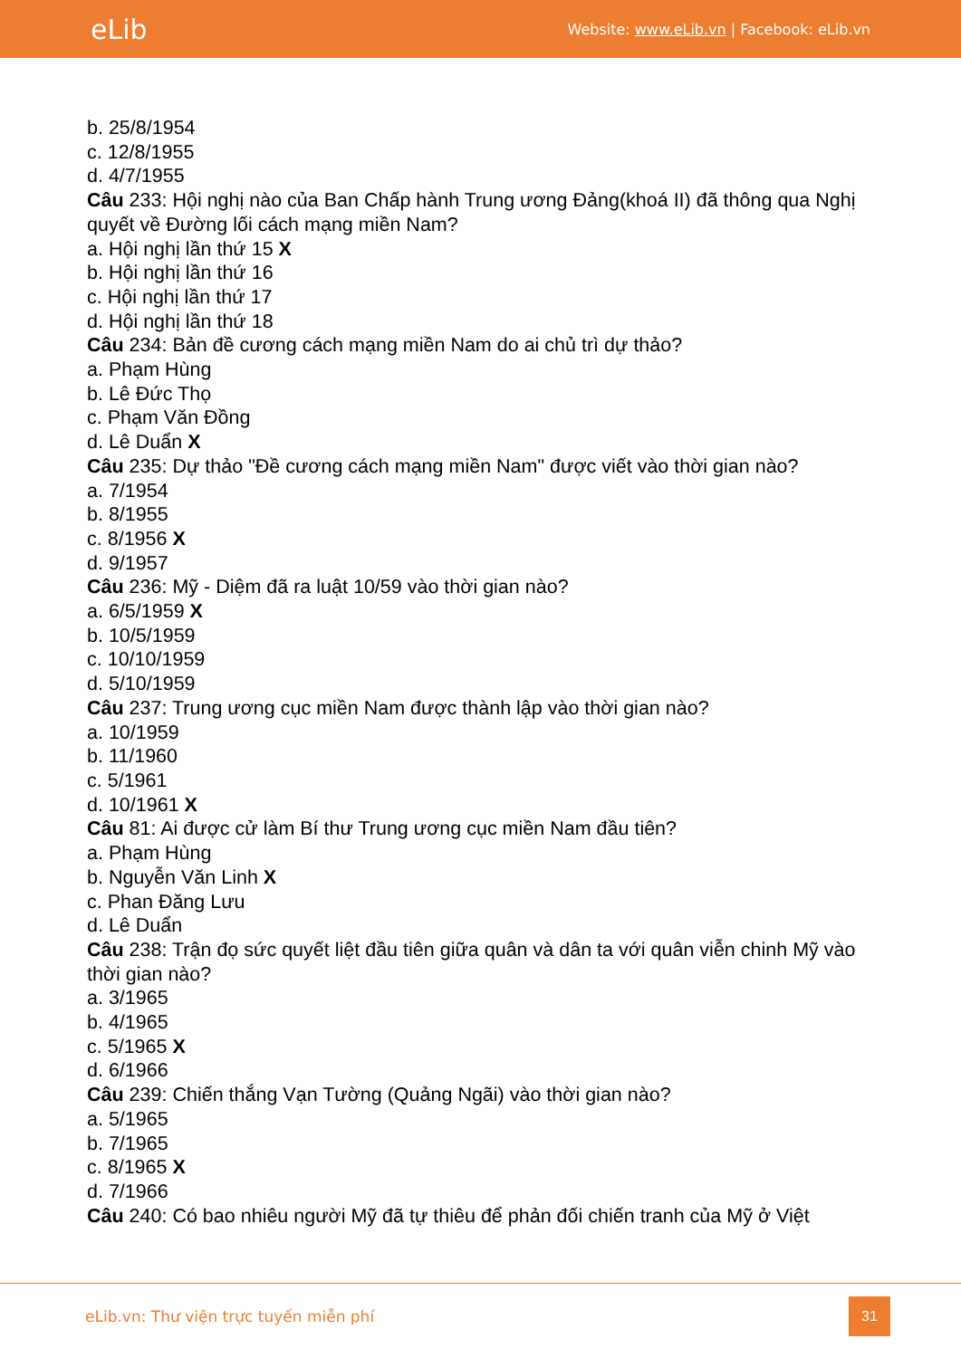eLib
Website: www.eLib.vn | Facebook: eLib.vn
b. 25/8/1954
c. 12/8/1955
d. 4/7/1955
Câu 233: Hội nghị nào của Ban Chấp hành Trung ương Đảng(khoá II) đã thông qua Nghị quyết về Đường lối cách mạng miền Nam?
a. Hội nghị lần thứ 15 X
b. Hội nghị lần thứ 16
c. Hội nghị lần thứ 17
d. Hội nghị lần thứ 18
Câu 234: Bản đề cương cách mạng miền Nam do ai chủ trì dự thảo?
a. Phạm Hùng
b. Lê Đức Thọ
c. Phạm Văn Đồng
d. Lê Duẩn X
Câu 235: Dự thảo "Đề cương cách mạng miền Nam" được viết vào thời gian nào?
a. 7/1954
b. 8/1955
c. 8/1956 X
d. 9/1957
Câu 236: Mỹ - Diệm đã ra luật 10/59 vào thời gian nào?
a. 6/5/1959 X
b. 10/5/1959
c. 10/10/1959
d. 5/10/1959
Câu 237: Trung ương cục miền Nam được thành lập vào thời gian nào?
a. 10/1959
b. 11/1960
c. 5/1961
d. 10/1961 X
Câu 81: Ai được cử làm Bí thư Trung ương cục miền Nam đầu tiên?
a. Phạm Hùng
b. Nguyễn Văn Linh X
c. Phan Đăng Lưu
d. Lê Duẩn
Câu 238: Trận đọ sức quyết liệt đầu tiên giữa quân và dân ta với quân viễn chinh Mỹ vào thời gian nào?
a. 3/1965
b. 4/1965
c. 5/1965 X
d. 6/1966
Câu 239: Chiến thắng Vạn Tường (Quảng Ngãi) vào thời gian nào?
a. 5/1965
b. 7/1965
c. 8/1965 X
d. 7/1966
Câu 240: Có bao nhiêu người Mỹ đã tự thiêu để phản đối chiến tranh của Mỹ ở Việt
eLib.vn: Thư viện trực tuyến miễn phí
31